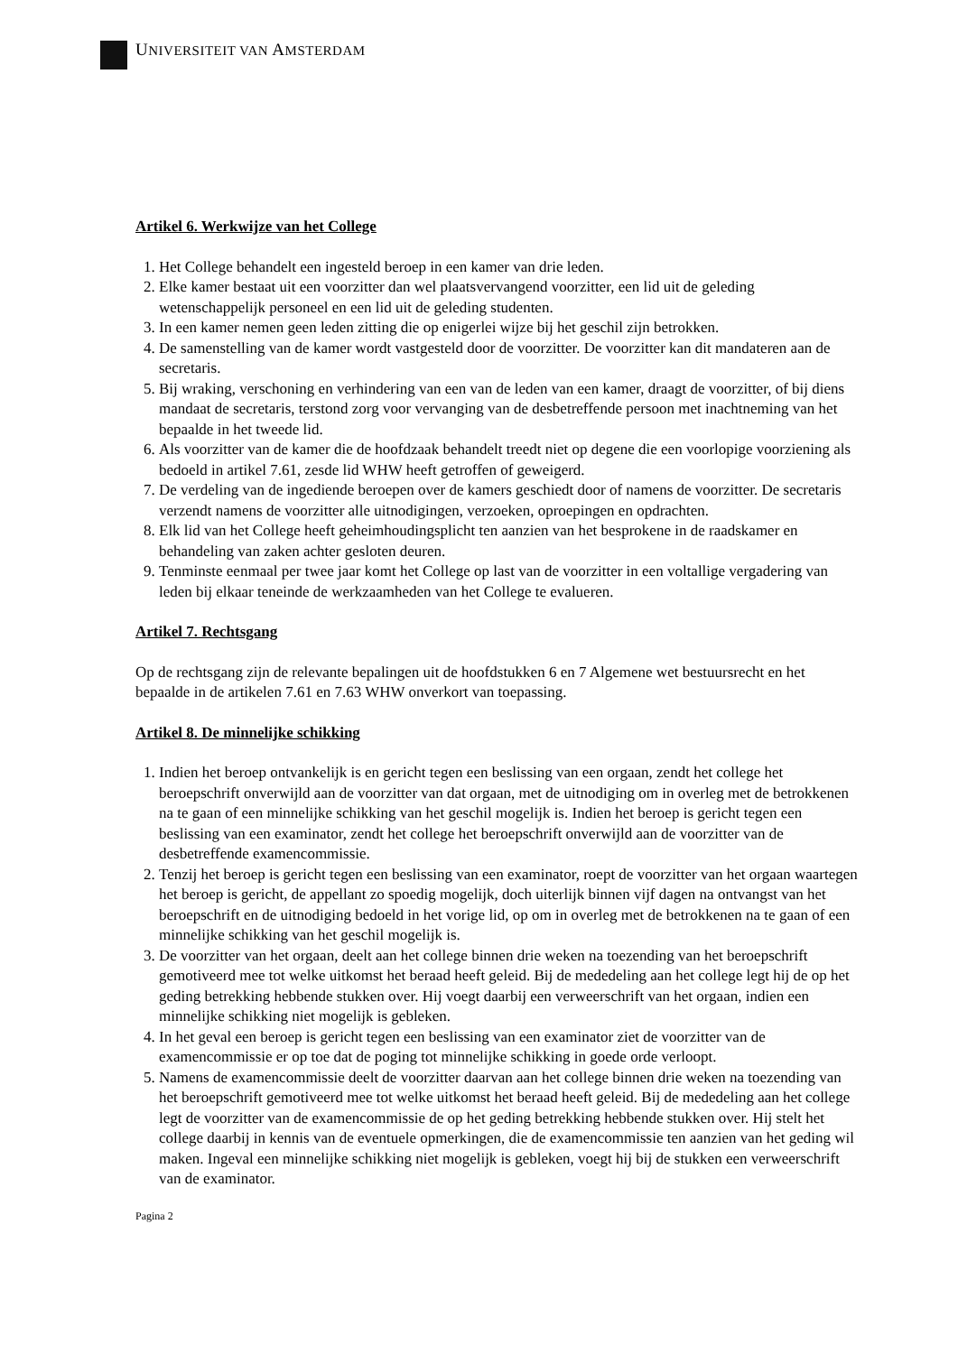UNIVERSITEIT VAN AMSTERDAM
Artikel 6. Werkwijze van het College
1. Het College behandelt een ingesteld beroep in een kamer van drie leden.
2. Elke kamer bestaat uit een voorzitter dan wel plaatsvervangend voorzitter, een lid uit de geleding wetenschappelijk personeel en een lid uit de geleding studenten.
3. In een kamer nemen geen leden zitting die op enigerlei wijze bij het geschil zijn betrokken.
4. De samenstelling van de kamer wordt vastgesteld door de voorzitter. De voorzitter kan dit mandateren aan de secretaris.
5. Bij wraking, verschoning en verhindering van een van de leden van een kamer, draagt de voorzitter, of bij diens mandaat de secretaris, terstond zorg voor vervanging van de desbetreffende persoon met inachtneming van het bepaalde in het tweede lid.
6. Als voorzitter van de kamer die de hoofdzaak behandelt treedt niet op degene die een voorlopige voorziening als bedoeld in artikel 7.61, zesde lid WHW heeft getroffen of geweigerd.
7. De verdeling van de ingediende beroepen over de kamers geschiedt door of namens de voorzitter. De secretaris verzendt namens de voorzitter alle uitnodigingen, verzoeken, oproepingen en opdrachten.
8. Elk lid van het College heeft geheimhoudingsplicht ten aanzien van het besprokene in de raadskamer en behandeling van zaken achter gesloten deuren.
9. Tenminste eenmaal per twee jaar komt het College op last van de voorzitter in een voltallige vergadering van leden bij elkaar teneinde de werkzaamheden van het College te evalueren.
Artikel 7. Rechtsgang
Op de rechtsgang zijn de relevante bepalingen uit de hoofdstukken 6 en 7 Algemene wet bestuursrecht en het bepaalde in de artikelen 7.61 en 7.63 WHW onverkort van toepassing.
Artikel 8. De minnelijke schikking
1. Indien het beroep ontvankelijk is en gericht tegen een beslissing van een orgaan, zendt het college het beroepschrift onverwijld aan de voorzitter van dat orgaan, met de uitnodiging om in overleg met de betrokkenen na te gaan of een minnelijke schikking van het geschil mogelijk is. Indien het beroep is gericht tegen een beslissing van een examinator, zendt het college het beroepschrift onverwijld aan de voorzitter van de desbetreffende examencommissie.
2. Tenzij het beroep is gericht tegen een beslissing van een examinator, roept de voorzitter van het orgaan waartegen het beroep is gericht, de appellant zo spoedig mogelijk, doch uiterlijk binnen vijf dagen na ontvangst van het beroepschrift en de uitnodiging bedoeld in het vorige lid, op om in overleg met de betrokkenen na te gaan of een minnelijke schikking van het geschil mogelijk is.
3. De voorzitter van het orgaan, deelt aan het college binnen drie weken na toezending van het beroepschrift gemotiveerd mee tot welke uitkomst het beraad heeft geleid. Bij de mededeling aan het college legt hij de op het geding betrekking hebbende stukken over. Hij voegt daarbij een verweerschrift van het orgaan, indien een minnelijke schikking niet mogelijk is gebleken.
4. In het geval een beroep is gericht tegen een beslissing van een examinator ziet de voorzitter van de examencommissie er op toe dat de poging tot minnelijke schikking in goede orde verloopt.
5. Namens de examencommissie deelt de voorzitter daarvan aan het college binnen drie weken na toezending van het beroepschrift gemotiveerd mee tot welke uitkomst het beraad heeft geleid. Bij de mededeling aan het college legt de voorzitter van de examencommissie de op het geding betrekking hebbende stukken over. Hij stelt het college daarbij in kennis van de eventuele opmerkingen, die de examencommissie ten aanzien van het geding wil maken. Ingeval een minnelijke schikking niet mogelijk is gebleken, voegt hij bij de stukken een verweerschrift van de examinator.
Pagina 2